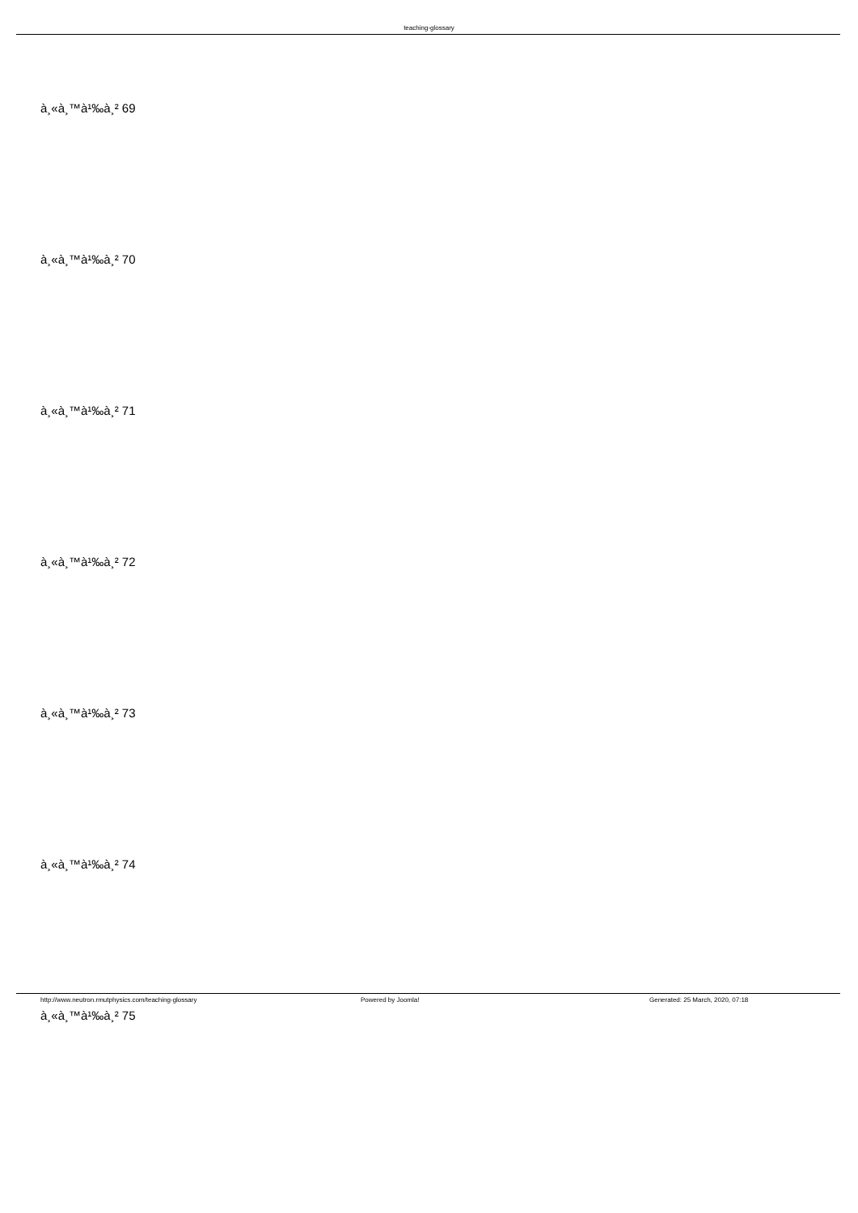teaching-glossary
à¸«à¸™à¹‰à¸² 69
à¸«à¸™à¹‰à¸² 70
à¸«à¸™à¹‰à¸² 71
à¸«à¸™à¹‰à¸² 72
à¸«à¸™à¹‰à¸² 73
à¸«à¸™à¹‰à¸² 74
à¸«à¸™à¹‰à¸² 75
http://www.neutron.rmutphysics.com/teaching-glossary Powered by Joomla! Generated: 25 March, 2020, 07:18